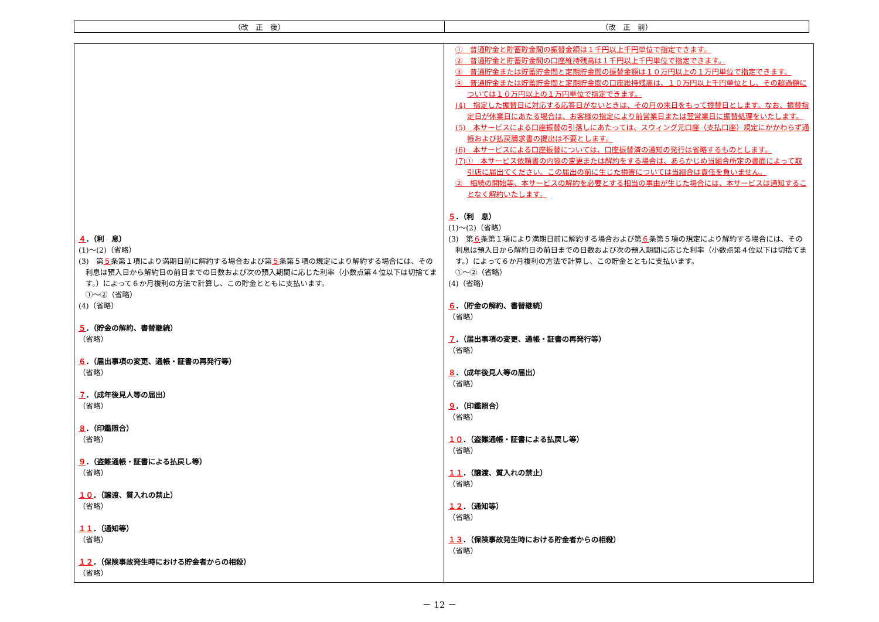| （改 正 後） | （改 正 前） |
| ４ ．（利 息） (1)～(2)（省略） (3) 第 ５ 条第１項により満期日前に解約する場合および第 ５ 条第５項の規定により解約する場合には、その利息は預入日から解約日の前日までの日数および次の預入期間に応じた利率（小数点第４位以下は切捨てます。）によって６か月複利の方法で計算し、この貯金とともに支払います。 ①～②（省略） (4)（省略） ５ ．（貯金の解約、書替継続） （省略） ６ ．（届出事項の変更、通帳・証書の再発行等） （省略） ７ ．（成年後見人等の届出） （省略） ８ ．（印鑑照合） （省略） ９ ．（盗難通帳・証書による払戻し等） （省略） １０ ．（譲渡、質入れの禁止） （省略） １１ ．（通知等） （省略） １２ ．（保険事故発生時における貯金者からの相殺） （省略） | ① 普通貯金と貯蓄貯金間の振替金額は１千円以上千円単位で指定できます。 ② 普通貯金と貯蓄貯金間の口座維持残高は１千円以上千円単位で指定できます。 ③ 普通貯金または貯蓄貯金間と定期貯金間の振替金額は１０万円以上の１万円単位で指定できます。 ④ 普通貯金または貯蓄貯金間と定期貯金間の口座維持残高は、１０万円以上千円単位とし、その超過額については１０万円以上の１万円単位で指定できます。 (4) 指定した振替日に対応する応答日がないときは、その月の末日をもって振替日とします。なお、振替指定日が休業日にあたる場合は、お客様の指定により前営業日または翌営業日に振替処理をいたします。 (5) 本サービスによる口座振替の引落しにあたっては、スウィング元口座（支払口座）規定にかかわらず通帳および払戻請求書の提出は不要とします。 (6) 本サービスによる口座振替については、口座振替済の通知の発行は省略するものとします。 (7)① 本サービス依頼書の内容の変更または解約をする場合は、あらかじめ当組合所定の書面によって取引店に届出てください。この届出の前に生じた損害については当組合は責任を負いません。 ② 相続の開始等、本サービスの解約を必要とする相当の事由が生じた場合には、本サービスは通知することなく解約いたします。 ５ ．（利 息） (1)～(2)（省略） (3) 第 ６ 条第１項により満期日前に解約する場合および第 ６ 条第５項の規定により解約する場合には、その利息は預入日から解約日の前日までの日数および次の預入期間に応じた利率（小数点第４位以下は切捨てます。）によって６か月複利の方法で計算し、この貯金とともに支払います。 ①～②（省略） (4)（省略） ６ ．（貯金の解約、書替継続） （省略） ７ ．（届出事項の変更、通帳・証書の再発行等） （省略） ８ ．（成年後見人等の届出） （省略） ９ ．（印鑑照合） （省略） １０ ．（盗難通帳・証書による払戻し等） （省略） １１ ．（譲渡、質入れの禁止） （省略） １２ ．（通知等） （省略） １３ ．（保険事故発生時における貯金者からの相殺） （省略） |
－ 12 －